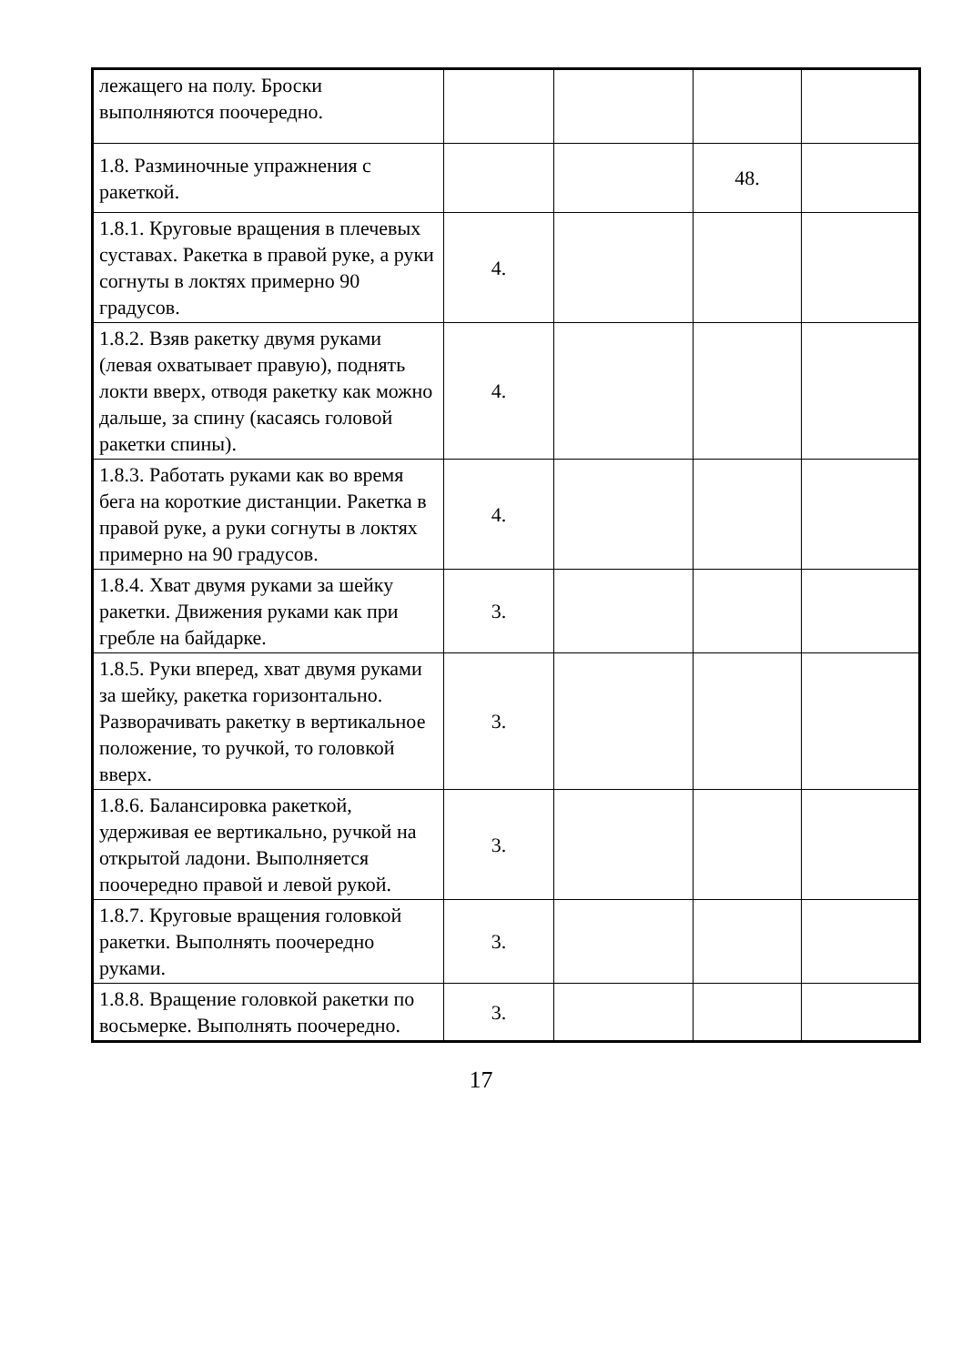| лежащего на полу. Броски выполняются поочередно. | | | | |
| 1.8. Разминочные упражнения с ракеткой. | | | 48. | |
| 1.8.1. Круговые вращения в плечевых суставах. Ракетка в правой руке, а руки согнуты в локтях примерно 90 градусов. | 4. | | | |
| 1.8.2. Взяв ракетку двумя руками (левая охватывает правую), поднять локти вверх, отводя ракетку как можно дальше, за спину (касаясь головой ракетки спины). | 4. | | | |
| 1.8.3. Работать руками как во время бега на короткие дистанции. Ракетка в правой руке, а руки согнуты в локтях примерно на 90 градусов. | 4. | | | |
| 1.8.4. Хват двумя руками за шейку ракетки. Движения руками как при гребле на байдарке. | 3. | | | |
| 1.8.5. Руки вперед, хват двумя руками за шейку, ракетка горизонтально. Разворачивать ракетку в вертикальное положение, то ручкой, то головкой вверх. | 3. | | | |
| 1.8.6. Балансировка ракеткой, удерживая ее вертикально, ручкой на открытой ладони. Выполняется поочередно правой и левой рукой. | 3. | | | |
| 1.8.7. Круговые вращения головкой ракетки. Выполнять поочередно руками. | 3. | | | |
| 1.8.8. Вращение головкой ракетки по восьмерке. Выполнять поочередно. | 3. | | | |
17